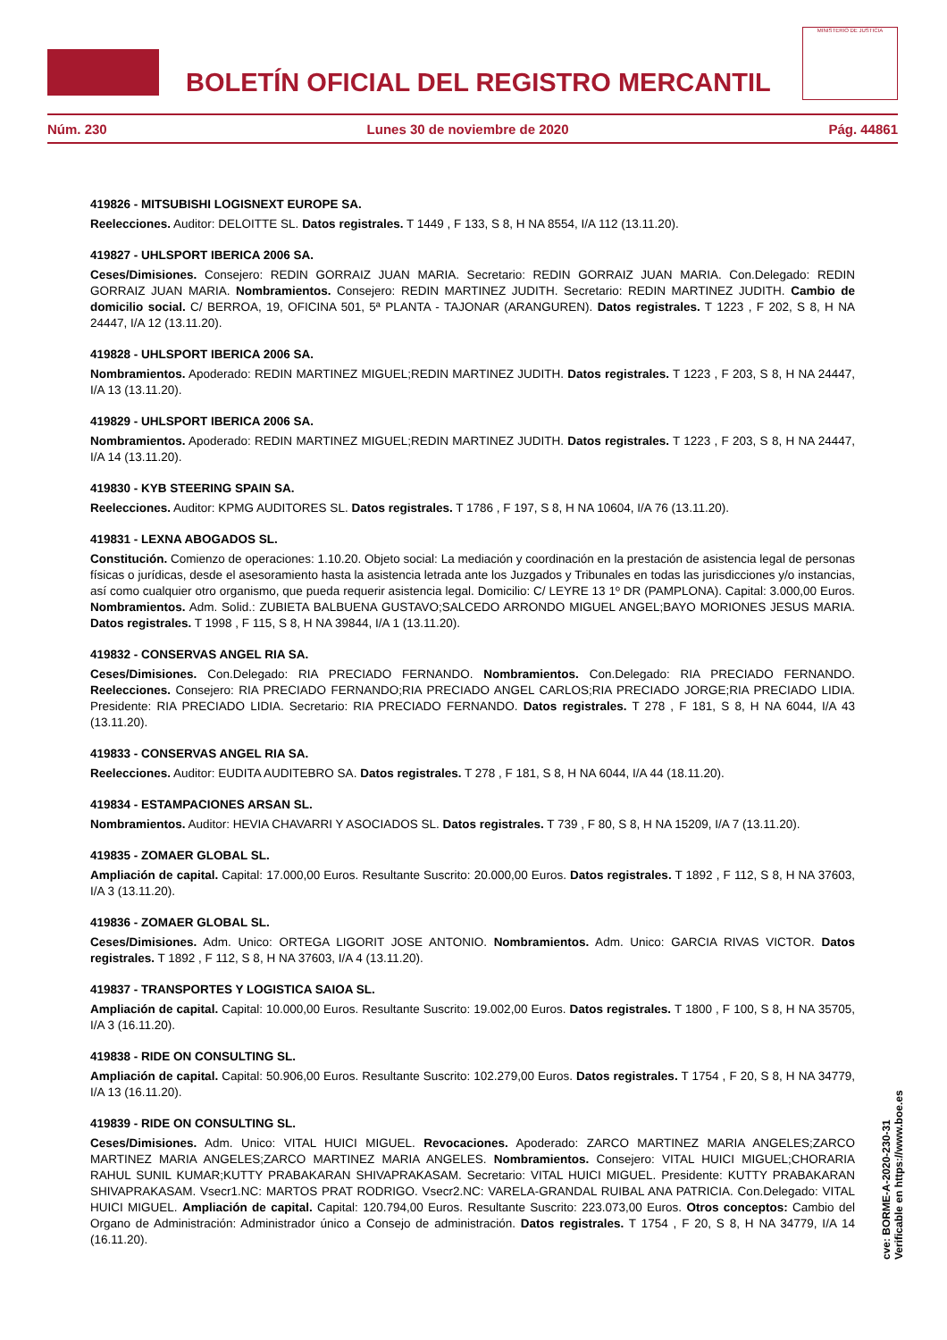BOLETÍN OFICIAL DEL REGISTRO MERCANTIL
MINISTERIO DE JUSTICIA
Núm. 230 Lunes 30 de noviembre de 2020 Pág. 44861
419826 - MITSUBISHI LOGISNEXT EUROPE SA.
Reelecciones. Auditor: DELOITTE SL. Datos registrales. T 1449 , F 133, S 8, H NA 8554, I/A 112 (13.11.20).
419827 - UHLSPORT IBERICA 2006 SA.
Ceses/Dimisiones. Consejero: REDIN GORRAIZ JUAN MARIA. Secretario: REDIN GORRAIZ JUAN MARIA. Con.Delegado: REDIN GORRAIZ JUAN MARIA. Nombramientos. Consejero: REDIN MARTINEZ JUDITH. Secretario: REDIN MARTINEZ JUDITH. Cambio de domicilio social. C/ BERROA, 19, OFICINA 501, 5ª PLANTA - TAJONAR (ARANGUREN). Datos registrales. T 1223 , F 202, S 8, H NA 24447, I/A 12 (13.11.20).
419828 - UHLSPORT IBERICA 2006 SA.
Nombramientos. Apoderado: REDIN MARTINEZ MIGUEL;REDIN MARTINEZ JUDITH. Datos registrales. T 1223 , F 203, S 8, H NA 24447, I/A 13 (13.11.20).
419829 - UHLSPORT IBERICA 2006 SA.
Nombramientos. Apoderado: REDIN MARTINEZ MIGUEL;REDIN MARTINEZ JUDITH. Datos registrales. T 1223 , F 203, S 8, H NA 24447, I/A 14 (13.11.20).
419830 - KYB STEERING SPAIN SA.
Reelecciones. Auditor: KPMG AUDITORES SL. Datos registrales. T 1786 , F 197, S 8, H NA 10604, I/A 76 (13.11.20).
419831 - LEXNA ABOGADOS SL.
Constitución. Comienzo de operaciones: 1.10.20. Objeto social: La mediación y coordinación en la prestación de asistencia legal de personas físicas o jurídicas, desde el asesoramiento hasta la asistencia letrada ante los Juzgados y Tribunales en todas las jurisdicciones y/o instancias, así como cualquier otro organismo, que pueda requerir asistencia legal. Domicilio: C/ LEYRE 13 1º DR (PAMPLONA). Capital: 3.000,00 Euros. Nombramientos. Adm. Solid.: ZUBIETA BALBUENA GUSTAVO;SALCEDO ARRONDO MIGUEL ANGEL;BAYO MORIONES JESUS MARIA. Datos registrales. T 1998 , F 115, S 8, H NA 39844, I/A 1 (13.11.20).
419832 - CONSERVAS ANGEL RIA SA.
Ceses/Dimisiones. Con.Delegado: RIA PRECIADO FERNANDO. Nombramientos. Con.Delegado: RIA PRECIADO FERNANDO. Reelecciones. Consejero: RIA PRECIADO FERNANDO;RIA PRECIADO ANGEL CARLOS;RIA PRECIADO JORGE;RIA PRECIADO LIDIA. Presidente: RIA PRECIADO LIDIA. Secretario: RIA PRECIADO FERNANDO. Datos registrales. T 278 , F 181, S 8, H NA 6044, I/A 43 (13.11.20).
419833 - CONSERVAS ANGEL RIA SA.
Reelecciones. Auditor: EUDITA AUDITEBRO SA. Datos registrales. T 278 , F 181, S 8, H NA 6044, I/A 44 (18.11.20).
419834 - ESTAMPACIONES ARSAN SL.
Nombramientos. Auditor: HEVIA CHAVARRI Y ASOCIADOS SL. Datos registrales. T 739 , F 80, S 8, H NA 15209, I/A 7 (13.11.20).
419835 - ZOMAER GLOBAL SL.
Ampliación de capital. Capital: 17.000,00 Euros. Resultante Suscrito: 20.000,00 Euros. Datos registrales. T 1892 , F 112, S 8, H NA 37603, I/A 3 (13.11.20).
419836 - ZOMAER GLOBAL SL.
Ceses/Dimisiones. Adm. Unico: ORTEGA LIGORIT JOSE ANTONIO. Nombramientos. Adm. Unico: GARCIA RIVAS VICTOR. Datos registrales. T 1892 , F 112, S 8, H NA 37603, I/A 4 (13.11.20).
419837 - TRANSPORTES Y LOGISTICA SAIOA SL.
Ampliación de capital. Capital: 10.000,00 Euros. Resultante Suscrito: 19.002,00 Euros. Datos registrales. T 1800 , F 100, S 8, H NA 35705, I/A 3 (16.11.20).
419838 - RIDE ON CONSULTING SL.
Ampliación de capital. Capital: 50.906,00 Euros. Resultante Suscrito: 102.279,00 Euros. Datos registrales. T 1754 , F 20, S 8, H NA 34779, I/A 13 (16.11.20).
419839 - RIDE ON CONSULTING SL.
Ceses/Dimisiones. Adm. Unico: VITAL HUICI MIGUEL. Revocaciones. Apoderado: ZARCO MARTINEZ MARIA ANGELES;ZARCO MARTINEZ MARIA ANGELES;ZARCO MARTINEZ MARIA ANGELES. Nombramientos. Consejero: VITAL HUICI MIGUEL;CHORARIA RAHUL SUNIL KUMAR;KUTTY PRABAKARAN SHIVAPRAKASAM. Secretario: VITAL HUICI MIGUEL. Presidente: KUTTY PRABAKARAN SHIVAPRAKASAM. Vsecr1.NC: MARTOS PRAT RODRIGO. Vsecr2.NC: VARELA-GRANDAL RUIBAL ANA PATRICIA. Con.Delegado: VITAL HUICI MIGUEL. Ampliación de capital. Capital: 120.794,00 Euros. Resultante Suscrito: 223.073,00 Euros. Otros conceptos: Cambio del Organo de Administración: Administrador único a Consejo de administración. Datos registrales. T 1754 , F 20, S 8, H NA 34779, I/A 14 (16.11.20).
cve: BORME-A-2020-230-31
Verificable en https://www.boe.es